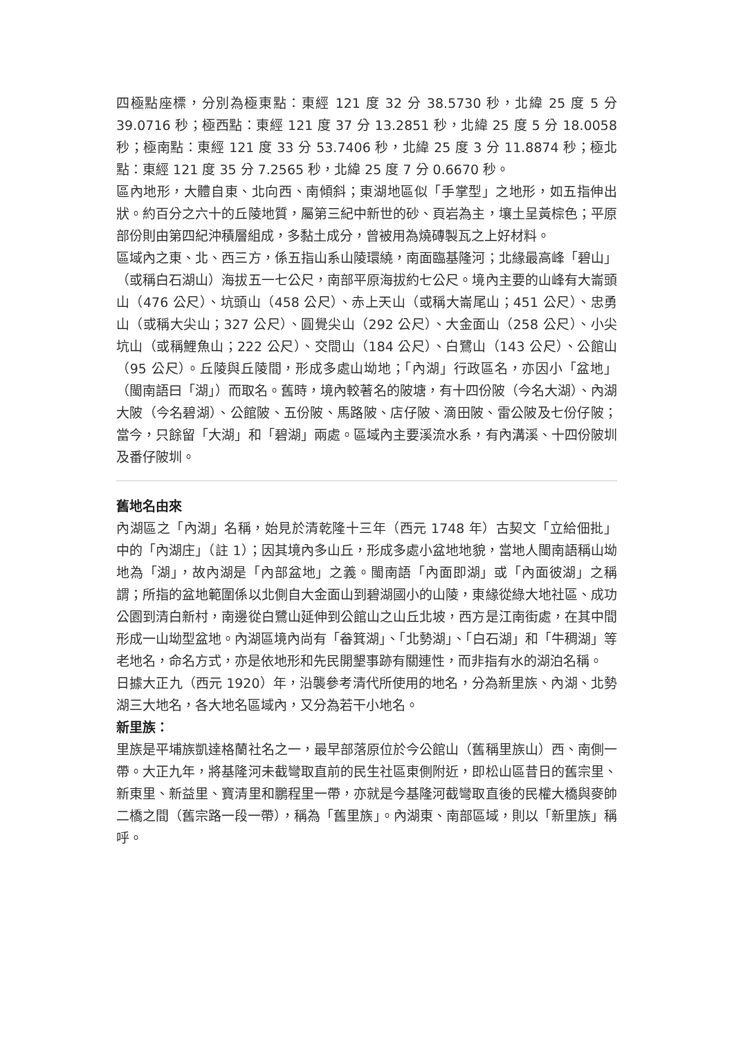四極點座標，分別為極東點：東經 121 度 32 分 38.5730 秒，北緯 25 度 5 分 39.0716 秒；極西點：東經 121 度 37 分 13.2851 秒，北緯 25 度 5 分 18.0058 秒；極南點：東經 121 度 33 分 53.7406 秒，北緯 25 度 3 分 11.8874 秒；極北點：東經 121 度 35 分 7.2565 秒，北緯 25 度 7 分 0.6670 秒。
區內地形，大體自東、北向西、南傾斜；東湖地區似「手掌型」之地形，如五指伸出狀。約百分之六十的丘陵地質，屬第三紀中新世的砂、頁岩為主，壤土呈黃棕色；平原部份則由第四紀沖積層組成，多黏土成分，曾被用為燒磚製瓦之上好材料。
區域內之東、北、西三方，係五指山系山陵環繞，南面臨基隆河；北緣最高峰「碧山」（或稱白石湖山）海拔五一七公尺，南部平原海拔約七公尺。境內主要的山峰有大崙頭山（476 公尺）、坑頭山（458 公尺）、赤上天山（或稱大崙尾山；451 公尺）、忠勇山（或稱大尖山；327 公尺）、圓覺尖山（292 公尺）、大金面山（258 公尺）、小尖坑山（或稱鯉魚山；222 公尺）、交間山（184 公尺）、白鷺山（143 公尺）、公館山（95 公尺）。丘陵與丘陵間，形成多處山坳地；「內湖」行政區名，亦因小「盆地」（閩南語曰「湖」）而取名。舊時，境內較著名的陂塘，有十四份陂（今名大湖）、內湖大陂（今名碧湖）、公館陂、五份陂、馬路陂、店仔陂、滴田陂、雷公陂及七份仔陂；當今，只餘留「大湖」和「碧湖」兩處。區域內主要溪流水系，有內溝溪、十四份陂圳及番仔陂圳。
舊地名由來
內湖區之「內湖」名稱，始見於清乾隆十三年（西元 1748 年）古契文「立給佃批」中的「內湖庄」（註 1）；因其境內多山丘，形成多處小盆地地貌，當地人閩南語稱山坳地為「湖」，故內湖是「內部盆地」之義。閩南語「內面即湖」或「內面彼湖」之稱謂；所指的盆地範圍係以北側自大金面山到碧湖國小的山陵，東緣從綠大地社區、成功公園到清白新村，南邊從白鷺山延伸到公館山之山丘北坡，西方是江南街處，在其中間形成一山坳型盆地。內湖區境內尚有「畚箕湖」、「北勢湖」、「白石湖」和「牛稠湖」等老地名，命名方式，亦是依地形和先民開墾事跡有關連性，而非指有水的湖泊名稱。
日據大正九（西元 1920）年，沿襲參考清代所使用的地名，分為新里族、內湖、北勢湖三大地名，各大地名區域內，又分為若干小地名。
新里族：
里族是平埔族凱達格蘭社名之一，最早部落原位於今公館山（舊稱里族山）西、南側一帶。大正九年，將基隆河未截彎取直前的民生社區東側附近，即松山區昔日的舊宗里、新東里、新益里、寶清里和鵬程里一帶，亦就是今基隆河截彎取直後的民權大橋與麥帥二橋之間（舊宗路一段一帶），稱為「舊里族」。內湖東、南部區域，則以「新里族」稱呼。